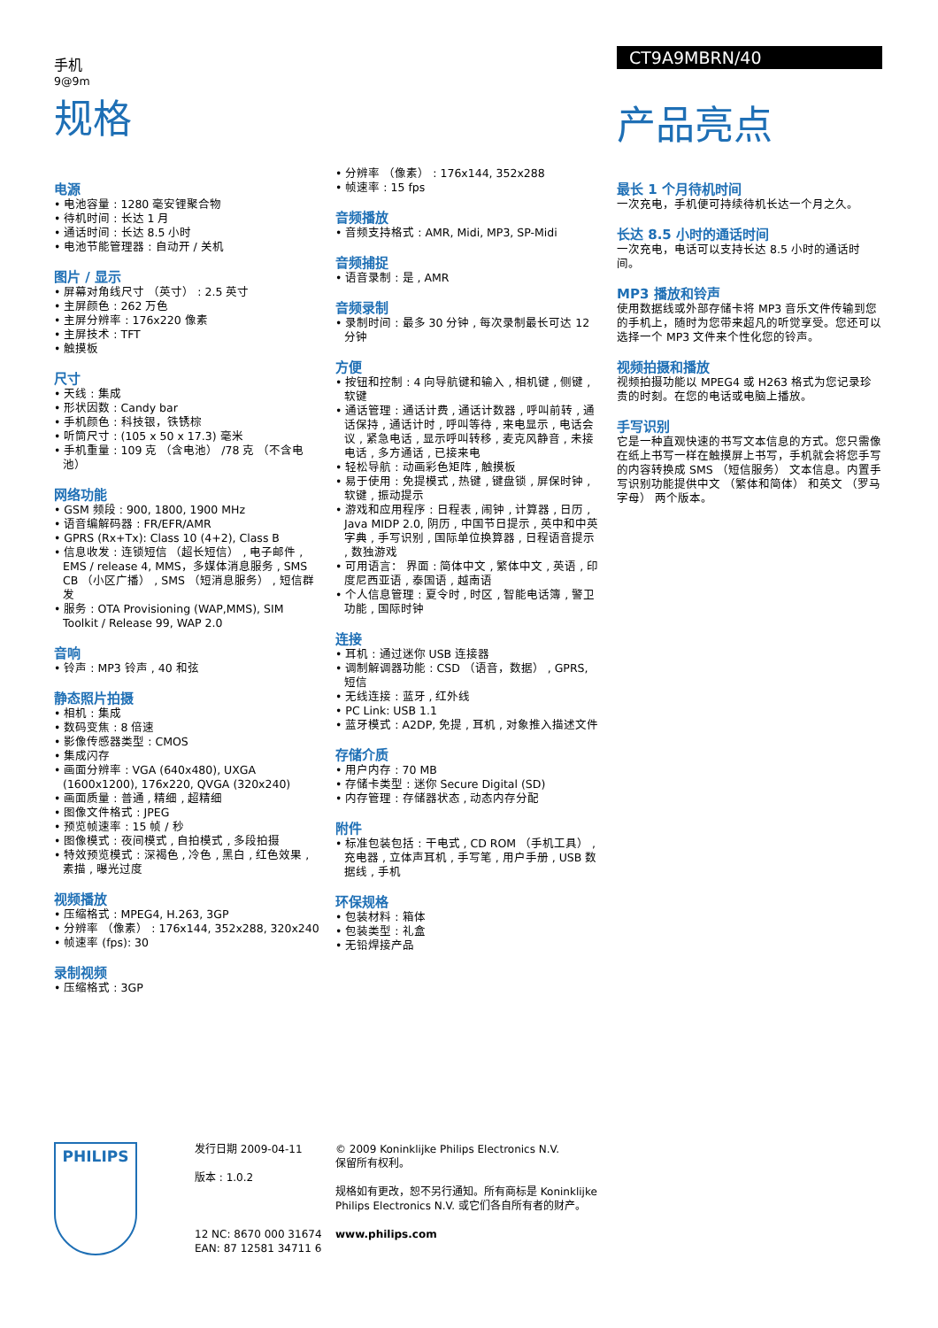手机
9@9m
规格
CT9A9MBRN/40
产品亮点
电源
• 电池容量 : 1280 毫安锂聚合物
• 待机时间 : 长达 1 月
• 通话时间 : 长达 8.5 小时
• 电池节能管理器 : 自动开 / 关机
图片 / 显示
• 屏幕对角线尺寸 （英寸） : 2.5 英寸
• 主屏颜色 : 262 万色
• 主屏分辨率 : 176x220 像素
• 主屏技术 : TFT
• 触摸板
尺寸
• 天线 : 集成
• 形状因数 : Candy bar
• 手机颜色 : 科技银，铁锈棕
• 听筒尺寸 : (105 x 50 x 17.3) 毫米
• 手机重量 : 109 克 （含电池） /78 克 （不含电池）
网络功能
• GSM 频段 : 900, 1800, 1900 MHz
• 语音编解码器 : FR/EFR/AMR
• GPRS (Rx+Tx): Class 10 (4+2), Class B
• 信息收发 : 连锁短信 （超长短信） , 电子邮件 , EMS / release 4, MMS，多媒体消息服务 , SMS CB （小区广播） , SMS （短消息服务） , 短信群发
• 服务 : OTA Provisioning (WAP,MMS), SIM Toolkit / Release 99, WAP 2.0
音响
• 铃声 : MP3 铃声 , 40 和弦
静态照片拍摄
• 相机 : 集成
• 数码变焦 : 8 倍速
• 影像传感器类型 : CMOS
• 集成闪存
• 画面分辨率 : VGA (640x480), UXGA (1600x1200), 176x220, QVGA (320x240)
• 画面质量 : 普通 , 精细 , 超精细
• 图像文件格式 : JPEG
• 预览帧速率 : 15 帧 / 秒
• 图像模式 : 夜间模式 , 自拍模式 , 多段拍摄
• 特效预览模式 : 深褐色 , 冷色 , 黑白 , 红色效果 , 素描 , 曝光过度
视频播放
• 压缩格式 : MPEG4, H.263, 3GP
• 分辨率 （像素） : 176x144, 352x288, 320x240
• 帧速率 (fps): 30
录制视频
• 压缩格式 : 3GP
• 分辨率 （像素） : 176x144, 352x288
• 帧速率 : 15 fps
音频播放
• 音频支持格式 : AMR, Midi, MP3, SP-Midi
音频捕捉
• 语音录制 : 是 , AMR
音频录制
• 录制时间 : 最多 30 分钟 , 每次录制最长可达 12 分钟
方便
• 按钮和控制 : 4 向导航键和输入 , 相机键 , 侧键 , 软键
• 通话管理 : 通话计费 , 通话计数器 , 呼叫前转 , 通话保持 , 通话计时 , 呼叫等待 , 来电显示 , 电话会议 , 紧急电话 , 显示呼叫转移 , 麦克风静音 , 未接电话 , 多方通话 , 已接来电
• 轻松导航 : 动画彩色矩阵 , 触摸板
• 易于使用 : 免提模式 , 热键 , 键盘锁 , 屏保时钟 , 软键 , 振动提示
• 游戏和应用程序 : 日程表 , 闹钟 , 计算器 , 日历 , Java MIDP 2.0, 阴历 , 中国节日提示 , 英中和中英字典 , 手写识别 , 国际单位换算器 , 日程语音提示 , 数独游戏
• 可用语言： 界面 : 简体中文 , 繁体中文 , 英语 , 印度尼西亚语 , 泰国语 , 越南语
• 个人信息管理 : 夏令时 , 时区 , 智能电话簿 , 警卫功能 , 国际时钟
连接
• 耳机 : 通过迷你 USB 连接器
• 调制解调器功能 : CSD （语音，数据） , GPRS, 短信
• 无线连接 : 蓝牙 , 红外线
• PC Link: USB 1.1
• 蓝牙模式 : A2DP, 免提 , 耳机 , 对象推入描述文件
存储介质
• 用户内存 : 70 MB
• 存储卡类型 : 迷你 Secure Digital (SD)
• 内存管理 : 存储器状态 , 动态内存分配
附件
• 标准包装包括 : 干电式 , CD ROM （手机工具） , 充电器 , 立体声耳机 , 手写笔 , 用户手册 , USB 数据线 , 手机
环保规格
• 包装材料 : 箱体
• 包装类型 : 礼盒
• 无铅焊接产品
最长 1 个月待机时间
一次充电，手机便可持续待机长达一个月之久。
长达 8.5 小时的通话时间
一次充电，电话可以支持长达 8.5 小时的通话时间。
MP3 播放和铃声
使用数据线或外部存储卡将 MP3 音乐文件传输到您的手机上，随时为您带来超凡的听觉享受。您还可以选择一个 MP3 文件来个性化您的铃声。
视频拍摄和播放
视频拍摄功能以 MPEG4 或 H263 格式为您记录珍贵的时刻。在您的电话或电脑上播放。
手写识别
它是一种直观快速的书写文本信息的方式。您只需像在纸上书写一样在触摸屏上书写，手机就会将您手写的内容转换成 SMS （短信服务） 文本信息。内置手写识别功能提供中文 （繁体和简体） 和英文 （罗马字母） 两个版本。
PHILIPS
发行日期 2009-04-11
版本 : 1.0.2
12 NC: 8670 000 31674
EAN: 87 12581 34711 6
© 2009 Koninklijke Philips Electronics N.V.
保留所有权利。
规格如有更改，恕不另行通知。所有商标是 Koninklijke Philips Electronics N.V. 或它们各自所有者的财产。
www.philips.com